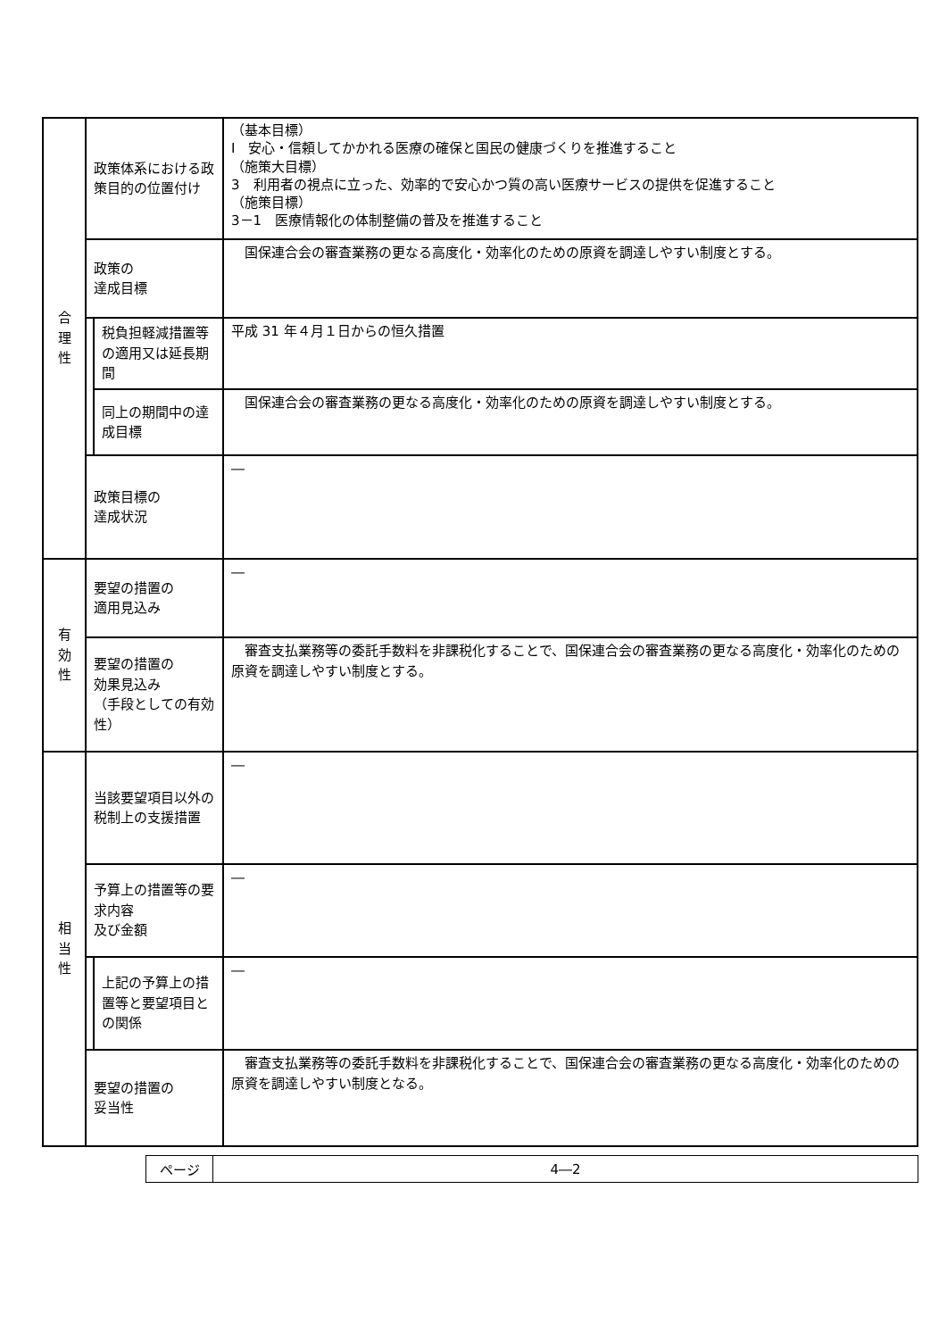| 合 理 性 | 政策体系における政策目的の位置付け | | （基本目標） Ⅰ 安心・信頼してかかれる医療の確保と国民の健康づくりを推進すること （施策大目標） 3 利用者の視点に立った、効率的で安心かつ質の高い医療サービスの提供を促進すること （施策目標） 3－1 医療情報化の体制整備の普及を推進すること |
| | 政策の 達成目標 | | 国保連合会の審査業務の更なる高度化・効率化のための原資を調達しやすい制度とする。 |
| | | 税負担軽減措置等の適用又は延長期間 | 平成 31 年４月１日からの恒久措置 |
| | | 同上の期間中の達成目標 | 国保連合会の審査業務の更なる高度化・効率化のための原資を調達しやすい制度とする。 |
| | 政策目標の 達成状況 | | ― |
| 有 効 性 | 要望の措置の 適用見込み | | ― |
| | 要望の措置の 効果見込み （手段としての有効性） | | 審査支払業務等の委託手数料を非課税化することで、国保連合会の審査業務の更なる高度化・効率化のための原資を調達しやすい制度とする。 |
| 相 当 性 | 当該要望項目以外の税制上の支援措置 | | ― |
| | 予算上の措置等の要求内容 及び金額 | | ― |
| | | 上記の予算上の措置等と要望項目との関係 | ― |
| | 要望の措置の 妥当性 | | 審査支払業務等の委託手数料を非課税化することで、国保連合会の審査業務の更なる高度化・効率化のための原資を調達しやすい制度となる。 |
| ページ | 4―2 |